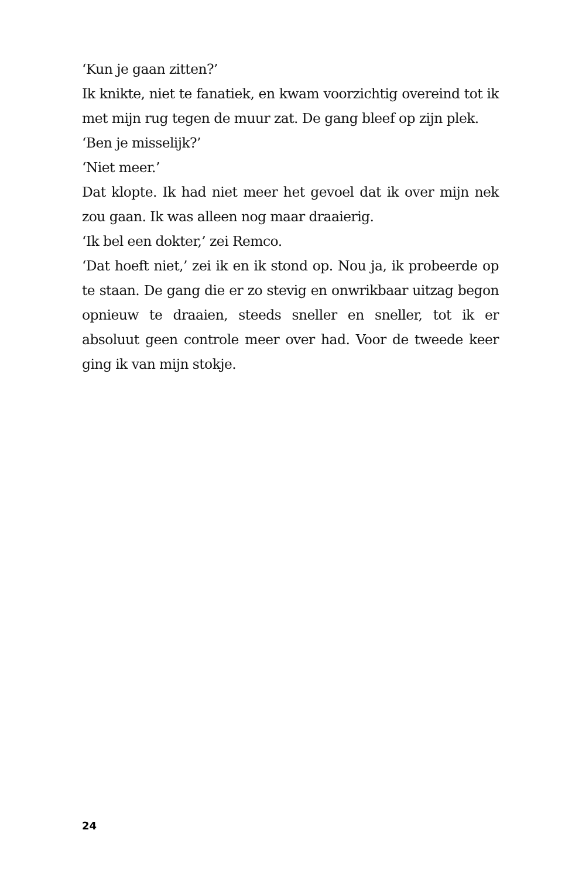‘Kun je gaan zitten?’
Ik knikte, niet te fanatiek, en kwam voorzichtig overeind tot ik met mijn rug tegen de muur zat. De gang bleef op zijn plek.
‘Ben je misselijk?’
‘Niet meer.’
Dat klopte. Ik had niet meer het gevoel dat ik over mijn nek zou gaan. Ik was alleen nog maar draaierig.
‘Ik bel een dokter,’ zei Remco.
‘Dat hoeft niet,’ zei ik en ik stond op. Nou ja, ik probeerde op te staan. De gang die er zo stevig en onwrikbaar uitzag begon opnieuw te draaien, steeds sneller en sneller, tot ik er absoluut geen controle meer over had. Voor de tweede keer ging ik van mijn stokje.
24